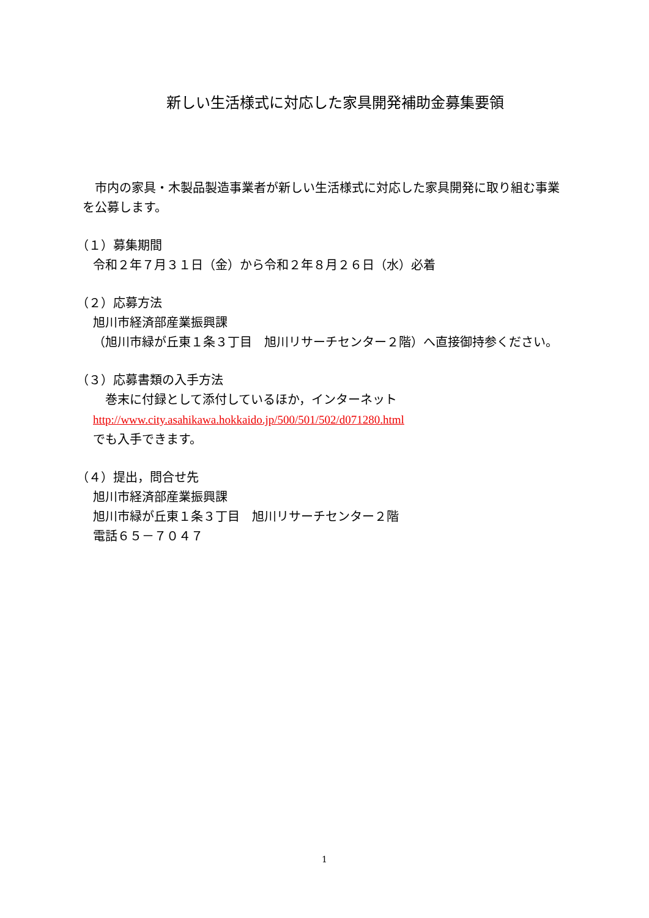新しい生活様式に対応した家具開発補助金募集要領
　市内の家具・木製品製造事業者が新しい生活様式に対応した家具開発に取り組む事業
を公募します。
（１）募集期間
令和２年７月３１日（金）から令和２年８月２６日（水）必着
（２）応募方法
旭川市経済部産業振興課
（旭川市緑が丘東１条３丁目　旭川リサーチセンター２階）へ直接御持参ください。
（３）応募書類の入手方法
　巻末に付録として添付しているほか，インターネット
http://www.city.asahikawa.hokkaido.jp/500/501/502/d071280.html
でも入手できます。
（４）提出，問合せ先
旭川市経済部産業振興課
旭川市緑が丘東１条３丁目　旭川リサーチセンター２階
電話６５－７０４７
1